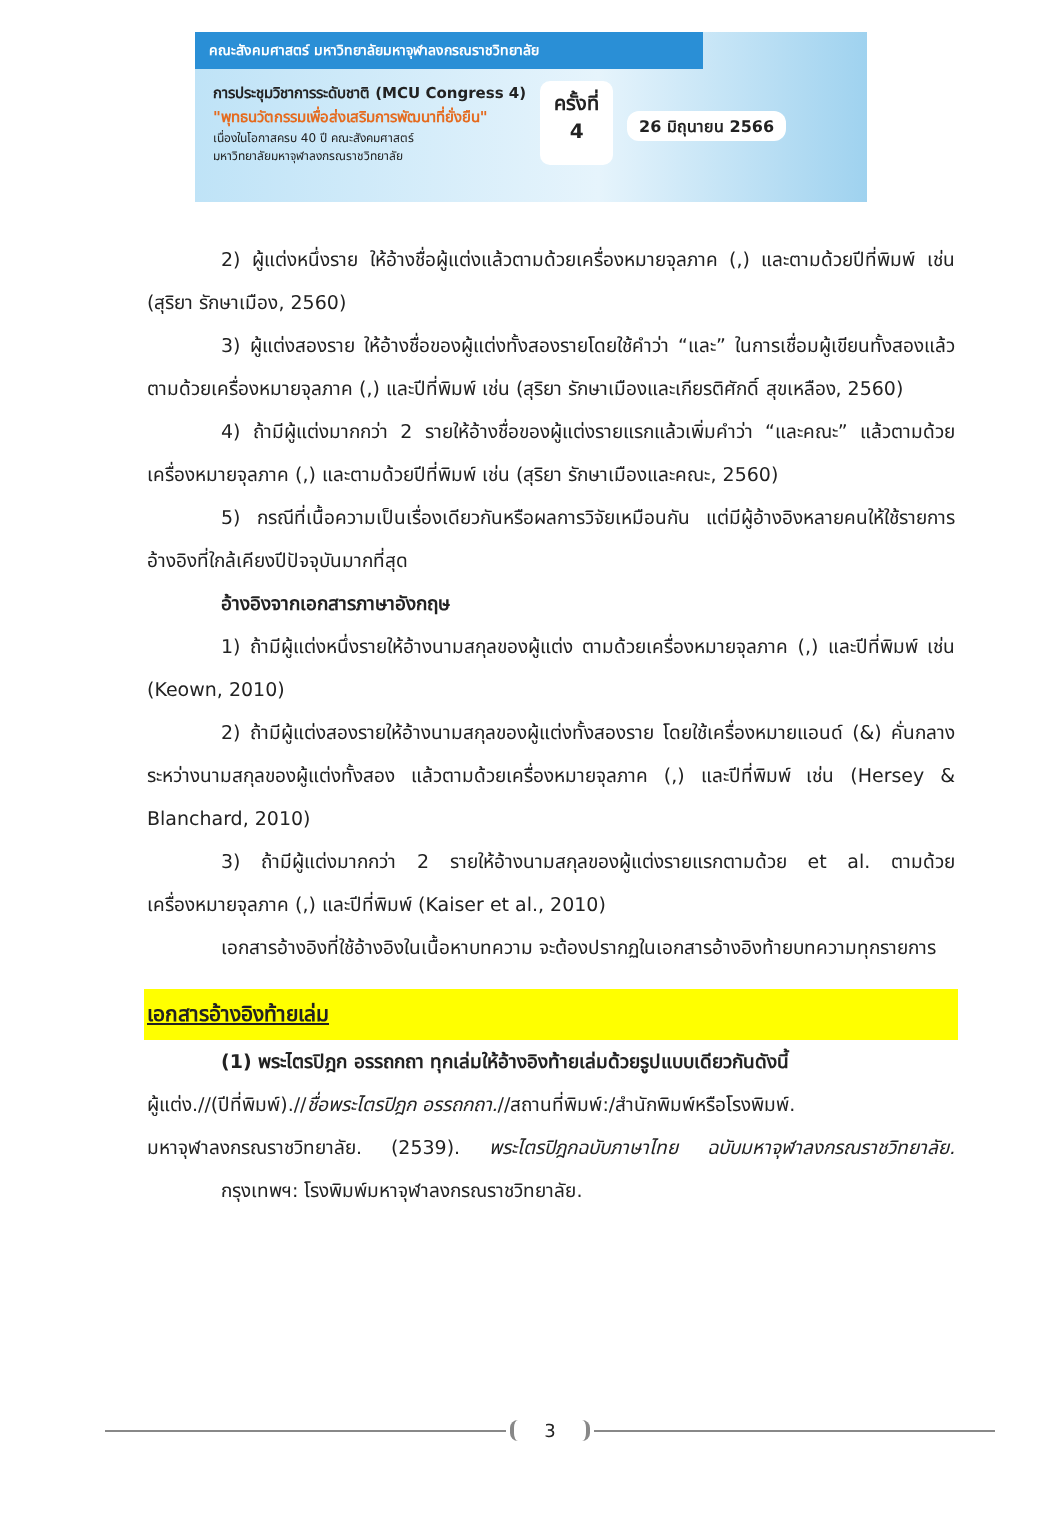คณะสังคมศาสตร์ มหาวิทยาลัยมหาจุฬาลงกรณราชวิทยาลัย
การประชุมวิชาการระดับชาติ (MCU Congress 4)
"พุทธนวัตกรรมเพื่อส่งเสริมการพัฒนาที่ยั่งยืน"
เนื่องในโอกาสครบ 40 ปี คณะสังคมศาสตร์
มหาวิทยาลัยมหาจุฬาลงกรณราชวิทยาลัย
ครั้งที่
4
26 มิถุนายน 2566
2) ผู้แต่งหนึ่งราย ให้อ้างชื่อผู้แต่งแล้วตามด้วยเครื่องหมายจุลภาค (,) และตามด้วยปีที่พิมพ์ เช่น (สุริยา รักษาเมือง, 2560)
3) ผู้แต่งสองราย ให้อ้างชื่อของผู้แต่งทั้งสองรายโดยใช้คำว่า “และ” ในการเชื่อมผู้เขียนทั้งสองแล้วตามด้วยเครื่องหมายจุลภาค (,) และปีที่พิมพ์ เช่น (สุริยา รักษาเมืองและเกียรติศักดิ์ สุขเหลือง, 2560)
4) ถ้ามีผู้แต่งมากกว่า 2 รายให้อ้างชื่อของผู้แต่งรายแรกแล้วเพิ่มคำว่า “และคณะ” แล้วตามด้วยเครื่องหมายจุลภาค (,) และตามด้วยปีที่พิมพ์ เช่น (สุริยา รักษาเมืองและคณะ, 2560)
5) กรณีที่เนื้อความเป็นเรื่องเดียวกันหรือผลการวิจัยเหมือนกัน แต่มีผู้อ้างอิงหลายคนให้ใช้รายการอ้างอิงที่ใกล้เคียงปีปัจจุบันมากที่สุด
อ้างอิงจากเอกสารภาษาอังกฤษ
1) ถ้ามีผู้แต่งหนึ่งรายให้อ้างนามสกุลของผู้แต่ง ตามด้วยเครื่องหมายจุลภาค (,) และปีที่พิมพ์ เช่น (Keown, 2010)
2) ถ้ามีผู้แต่งสองรายให้อ้างนามสกุลของผู้แต่งทั้งสองราย โดยใช้เครื่องหมายแอนด์ (&) คั่นกลางระหว่างนามสกุลของผู้แต่งทั้งสอง แล้วตามด้วยเครื่องหมายจุลภาค (,) และปีที่พิมพ์ เช่น (Hersey & Blanchard, 2010)
3) ถ้ามีผู้แต่งมากกว่า 2 รายให้อ้างนามสกุลของผู้แต่งรายแรกตามด้วย et al. ตามด้วยเครื่องหมายจุลภาค (,) และปีที่พิมพ์ (Kaiser et al., 2010)
เอกสารอ้างอิงที่ใช้อ้างอิงในเนื้อหาบทความ จะต้องปรากฏในเอกสารอ้างอิงท้ายบทความทุกรายการ
เอกสารอ้างอิงท้ายเล่ม
(1) พระไตรปิฎก อรรถกถา ทุกเล่มให้อ้างอิงท้ายเล่มด้วยรูปแบบเดียวกันดังนี้
ผู้แต่ง.//(ปีที่พิมพ์).//ชื่อพระไตรปิฎก อรรถกถา.//สถานที่พิมพ์:/สำนักพิมพ์หรือโรงพิมพ์.
มหาจุฬาลงกรณราชวิทยาลัย. (2539). พระไตรปิฎกฉบับภาษาไทย ฉบับมหาจุฬาลงกรณราชวิทยาลัย. กรุงเทพฯ: โรงพิมพ์มหาจุฬาลงกรณราชวิทยาลัย.
3